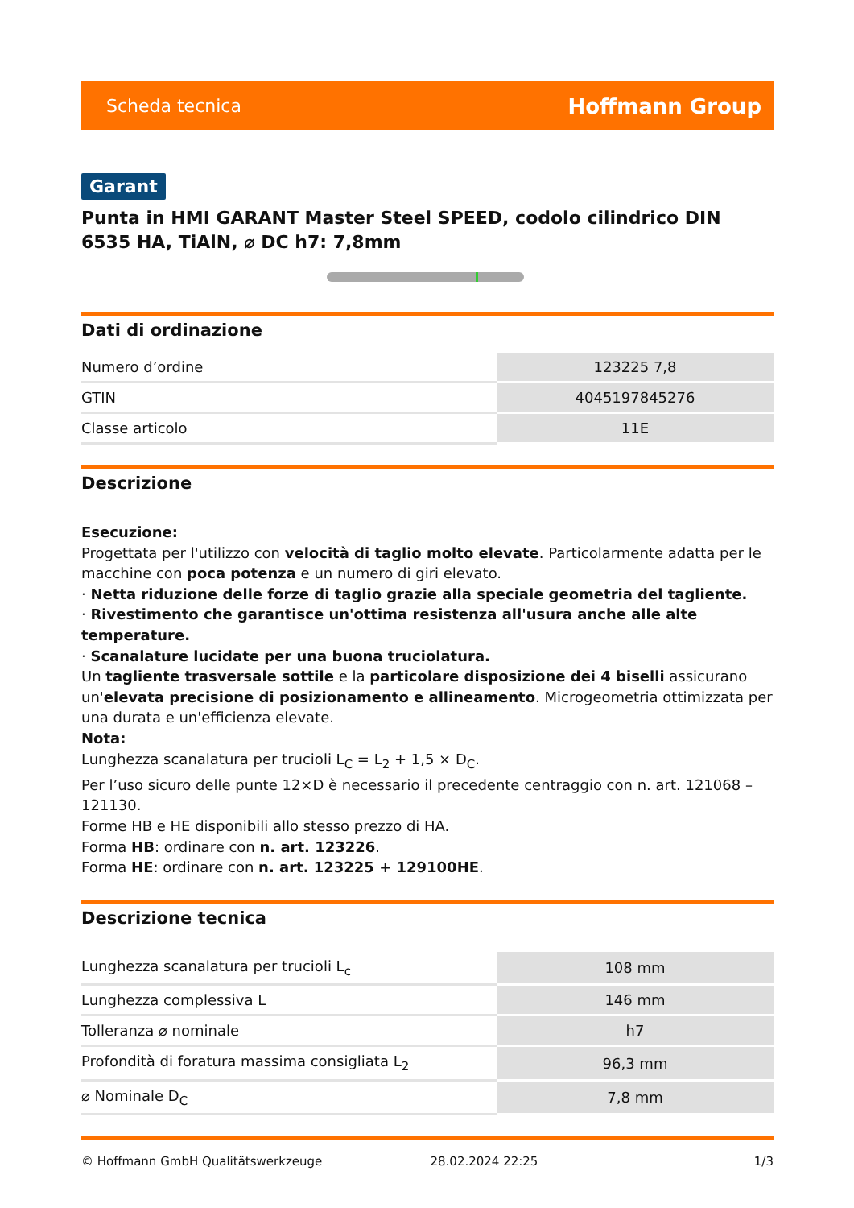Scheda tecnica Hoffmann Group
Garant
Punta in HMI GARANT Master Steel SPEED, codolo cilindrico DIN 6535 HA, TiAlN, ⌀ DC h7: 7,8mm
Dati di ordinazione
| Numero d’ordine | 123225 7,8 |
| GTIN | 4045197845276 |
| Classe articolo | 11E |
Descrizione
Esecuzione:
Progettata per l'utilizzo con velocità di taglio molto elevate. Particolarmente adatta per le macchine con poca potenza e un numero di giri elevato.
· Netta riduzione delle forze di taglio grazie alla speciale geometria del tagliente.
· Rivestimento che garantisce un'ottima resistenza all'usura anche alle alte temperature.
· Scanalature lucidate per una buona truciolatura.
Un tagliente trasversale sottile e la particolare disposizione dei 4 biselli assicurano un'elevata precisione di posizionamento e allineamento. Microgeometria ottimizzata per una durata e un'efficienza elevate.
Nota:
Lunghezza scanalatura per trucioli L<sub>C</sub> = L<sub>2</sub> + 1,5 × D<sub>C</sub>.
Per l’uso sicuro delle punte 12×D è necessario il precedente centraggio con n. art. 121068 – 121130.
Forme HB e HE disponibili allo stesso prezzo di HA.
Forma HB: ordinare con n. art. 123226.
Forma HE: ordinare con n. art. 123225 + 129100HE.
Descrizione tecnica
| Lunghezza scanalatura per trucioli L<sub>c</sub> | 108 mm |
| Lunghezza complessiva L | 146 mm |
| Tolleranza ⌀ nominale | h7 |
| Profondità di foratura massima consigliata L<sub>2</sub> | 96,3 mm |
| ⌀ Nominale D<sub>C</sub> | 7,8 mm |
© Hoffmann GmbH Qualitätswerkzeuge 28.02.2024 22:25 1/3